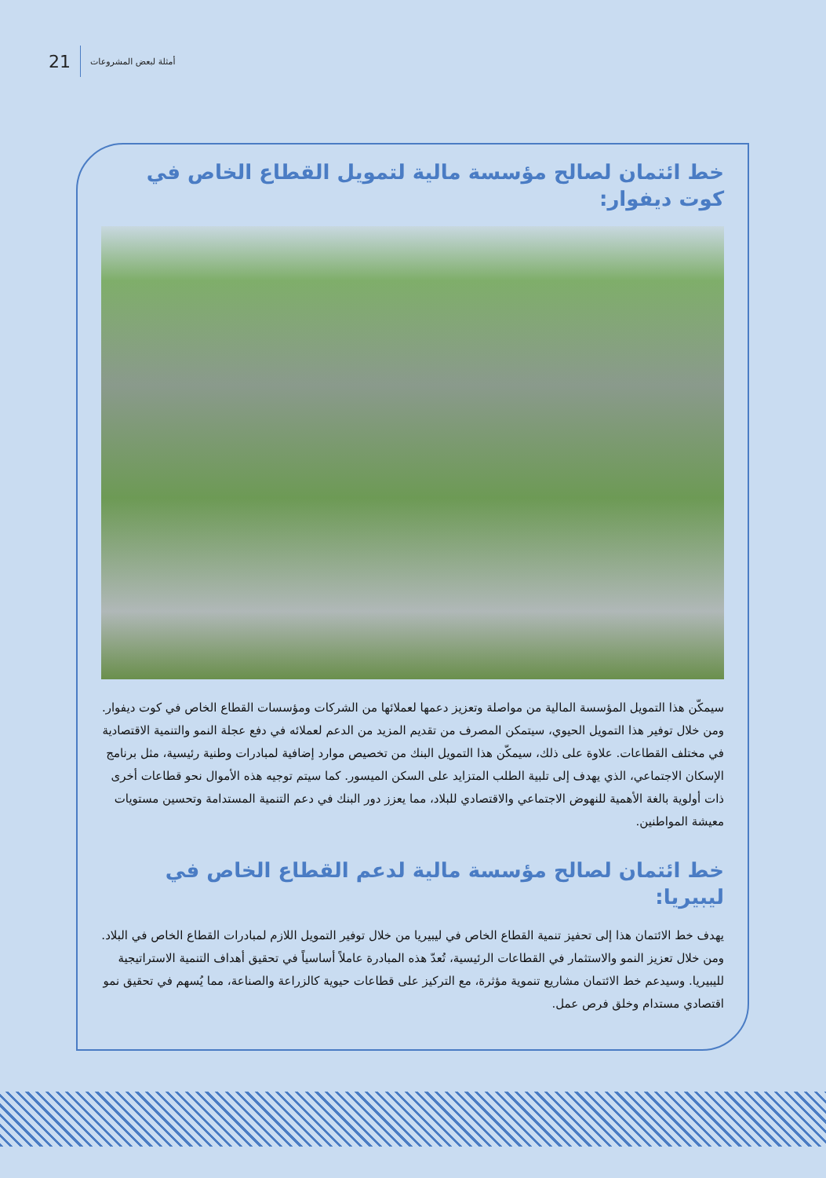21 أمثلة لبعض المشروعات
خط ائتمان لصالح مؤسسة مالية لتمويل القطاع الخاص في كوت ديفوار:
سيمكّن هذا التمويل المؤسسة المالية من مواصلة وتعزيز دعمها لعملائها من الشركات ومؤسسات القطاع الخاص في كوت ديفوار. ومن خلال توفير هذا التمويل الحيوي، سيتمكن المصرف من تقديم المزيد من الدعم لعملائه في دفع عجلة النمو والتنمية الاقتصادية في مختلف القطاعات. علاوة على ذلك، سيمكّن هذا التمويل البنك من تخصيص موارد إضافية لمبادرات وطنية رئيسية، مثل برنامج الإسكان الاجتماعي، الذي يهدف إلى تلبية الطلب المتزايد على السكن الميسور. كما سيتم توجيه هذه الأموال نحو قطاعات أخرى ذات أولوية بالغة الأهمية للنهوض الاجتماعي والاقتصادي للبلاد، مما يعزز دور البنك في دعم التنمية المستدامة وتحسين مستويات معيشة المواطنين.
خط ائتمان لصالح مؤسسة مالية لدعم القطاع الخاص في ليبيريا:
يهدف خط الائتمان هذا إلى تحفيز تنمية القطاع الخاص في ليبيريا من خلال توفير التمويل اللازم لمبادرات القطاع الخاص في البلاد. ومن خلال تعزيز النمو والاستثمار في القطاعات الرئيسية، تُعدّ هذه المبادرة عاملاً أساسياً في تحقيق أهداف التنمية الاستراتيجية لليبيريا. وسيدعم خط الائتمان مشاريع تنموية مؤثرة، مع التركيز على قطاعات حيوية كالزراعة والصناعة، مما يُسهم في تحقيق نمو اقتصادي مستدام وخلق فرص عمل.